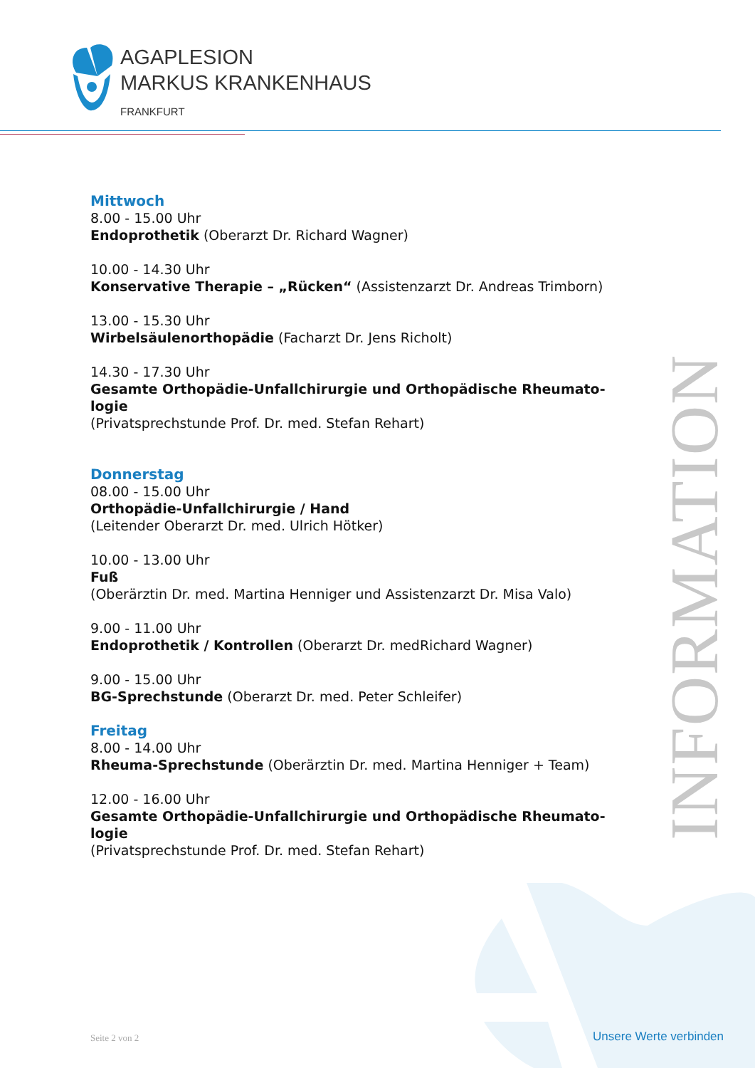AGAPLESION
MARKUS KRANKENHAUS
FRANKFURT
INFORMATION
Mittwoch
8.00 - 15.00 Uhr
Endoprothetik (Oberarzt Dr. Richard Wagner)
10.00 - 14.30 Uhr
Konservative Therapie – „Rücken“ (Assistenzarzt Dr. Andreas Trimborn)
13.00 - 15.30 Uhr
Wirbelsäulenorthopädie (Facharzt Dr. Jens Richolt)
14.30 - 17.30 Uhr
Gesamte Orthopädie-Unfallchirurgie und Orthopädische Rheumato-logie
(Privatsprechstunde Prof. Dr. med. Stefan Rehart)
Donnerstag
08.00 - 15.00 Uhr
Orthopädie-Unfallchirurgie / Hand
(Leitender Oberarzt Dr. med. Ulrich Hötker)
10.00 - 13.00 Uhr
Fuß
(Oberärztin Dr. med. Martina Henniger und Assistenzarzt Dr. Misa Valo)
9.00 - 11.00 Uhr
Endoprothetik / Kontrollen (Oberarzt Dr. medRichard Wagner)
9.00 - 15.00 Uhr
BG-Sprechstunde (Oberarzt Dr. med. Peter Schleifer)
Freitag
8.00 - 14.00 Uhr
Rheuma-Sprechstunde (Oberärztin Dr. med. Martina Henniger + Team)
12.00 - 16.00 Uhr
Gesamte Orthopädie-Unfallchirurgie und Orthopädische Rheumato-logie
(Privatsprechstunde Prof. Dr. med. Stefan Rehart)
Seite 2 von 2 Unsere Werte verbinden